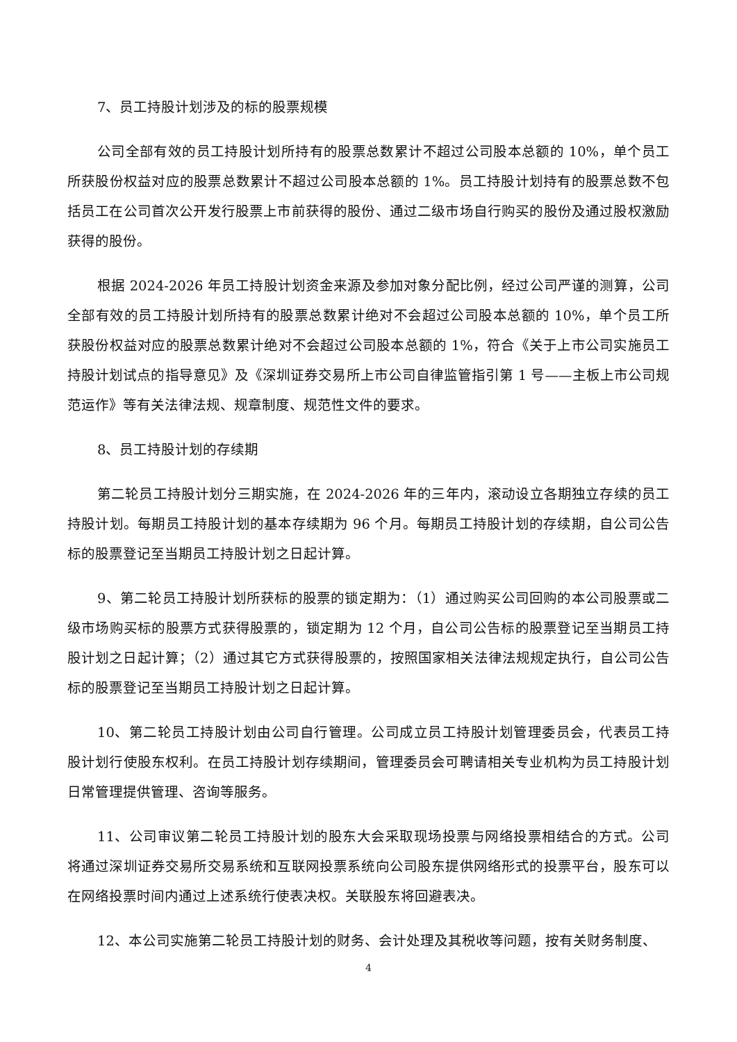7、员工持股计划涉及的标的股票规模
公司全部有效的员工持股计划所持有的股票总数累计不超过公司股本总额的 10%，单个员工所获股份权益对应的股票总数累计不超过公司股本总额的 1%。员工持股计划持有的股票总数不包括员工在公司首次公开发行股票上市前获得的股份、通过二级市场自行购买的股份及通过股权激励获得的股份。
根据 2024-2026 年员工持股计划资金来源及参加对象分配比例，经过公司严谨的测算，公司全部有效的员工持股计划所持有的股票总数累计绝对不会超过公司股本总额的 10%，单个员工所获股份权益对应的股票总数累计绝对不会超过公司股本总额的 1%，符合《关于上市公司实施员工持股计划试点的指导意见》及《深圳证券交易所上市公司自律监管指引第 1 号——主板上市公司规范运作》等有关法律法规、规章制度、规范性文件的要求。
8、员工持股计划的存续期
第二轮员工持股计划分三期实施，在 2024-2026 年的三年内，滚动设立各期独立存续的员工持股计划。每期员工持股计划的基本存续期为 96 个月。每期员工持股计划的存续期，自公司公告标的股票登记至当期员工持股计划之日起计算。
9、第二轮员工持股计划所获标的股票的锁定期为：（1）通过购买公司回购的本公司股票或二级市场购买标的股票方式获得股票的，锁定期为 12 个月，自公司公告标的股票登记至当期员工持股计划之日起计算；（2）通过其它方式获得股票的，按照国家相关法律法规规定执行，自公司公告标的股票登记至当期员工持股计划之日起计算。
10、第二轮员工持股计划由公司自行管理。公司成立员工持股计划管理委员会，代表员工持股计划行使股东权利。在员工持股计划存续期间，管理委员会可聘请相关专业机构为员工持股计划日常管理提供管理、咨询等服务。
11、公司审议第二轮员工持股计划的股东大会采取现场投票与网络投票相结合的方式。公司将通过深圳证券交易所交易系统和互联网投票系统向公司股东提供网络形式的投票平台，股东可以在网络投票时间内通过上述系统行使表决权。关联股东将回避表决。
12、本公司实施第二轮员工持股计划的财务、会计处理及其税收等问题，按有关财务制度、
4